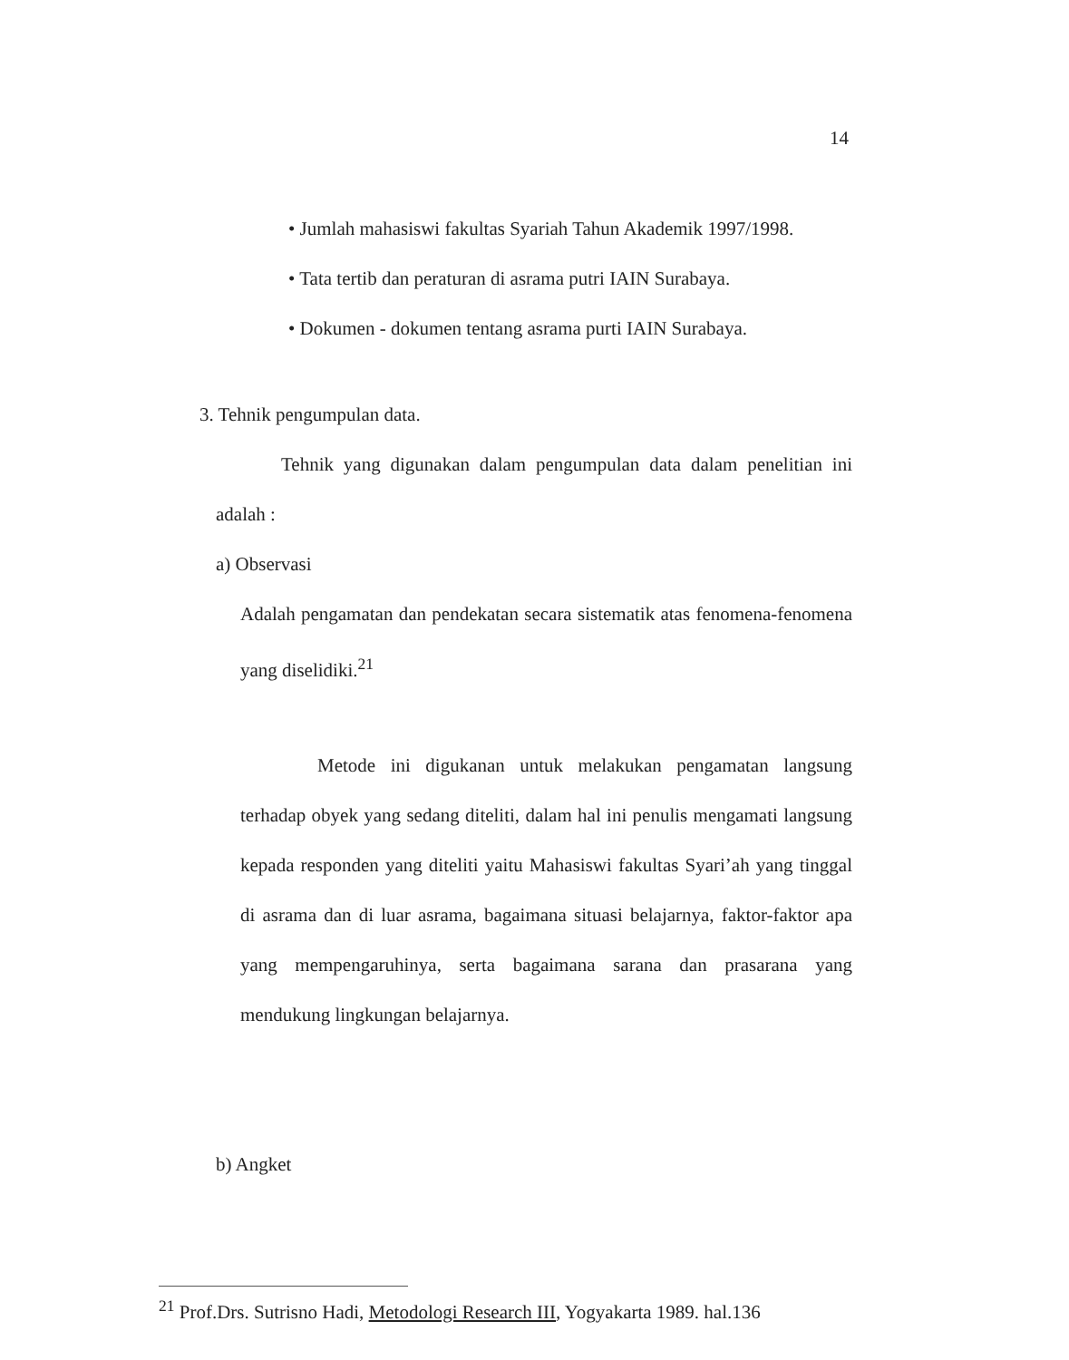14
• Jumlah mahasiswi fakultas Syariah Tahun Akademik 1997/1998.
• Tata tertib dan peraturan di asrama putri IAIN Surabaya.
• Dokumen - dokumen tentang asrama purti IAIN Surabaya.
3. Tehnik pengumpulan data.
Tehnik yang digunakan dalam pengumpulan data dalam penelitian ini adalah :
a) Observasi
Adalah pengamatan dan pendekatan secara sistematik atas fenomena-fenomena yang diselidiki.<sup>21</sup>
Metode ini digukanan untuk melakukan pengamatan langsung terhadap obyek yang sedang diteliti, dalam hal ini penulis mengamati langsung kepada responden yang diteliti yaitu Mahasiswi fakultas Syari’ah yang tinggal di asrama dan di luar asrama, bagaimana situasi belajarnya, faktor-faktor apa yang mempengaruhinya, serta bagaimana sarana dan prasarana yang mendukung lingkungan belajarnya.
b) Angket
<sup>21</sup> Prof.Drs. Sutrisno Hadi, Metodologi Research III, Yogyakarta 1989. hal.136